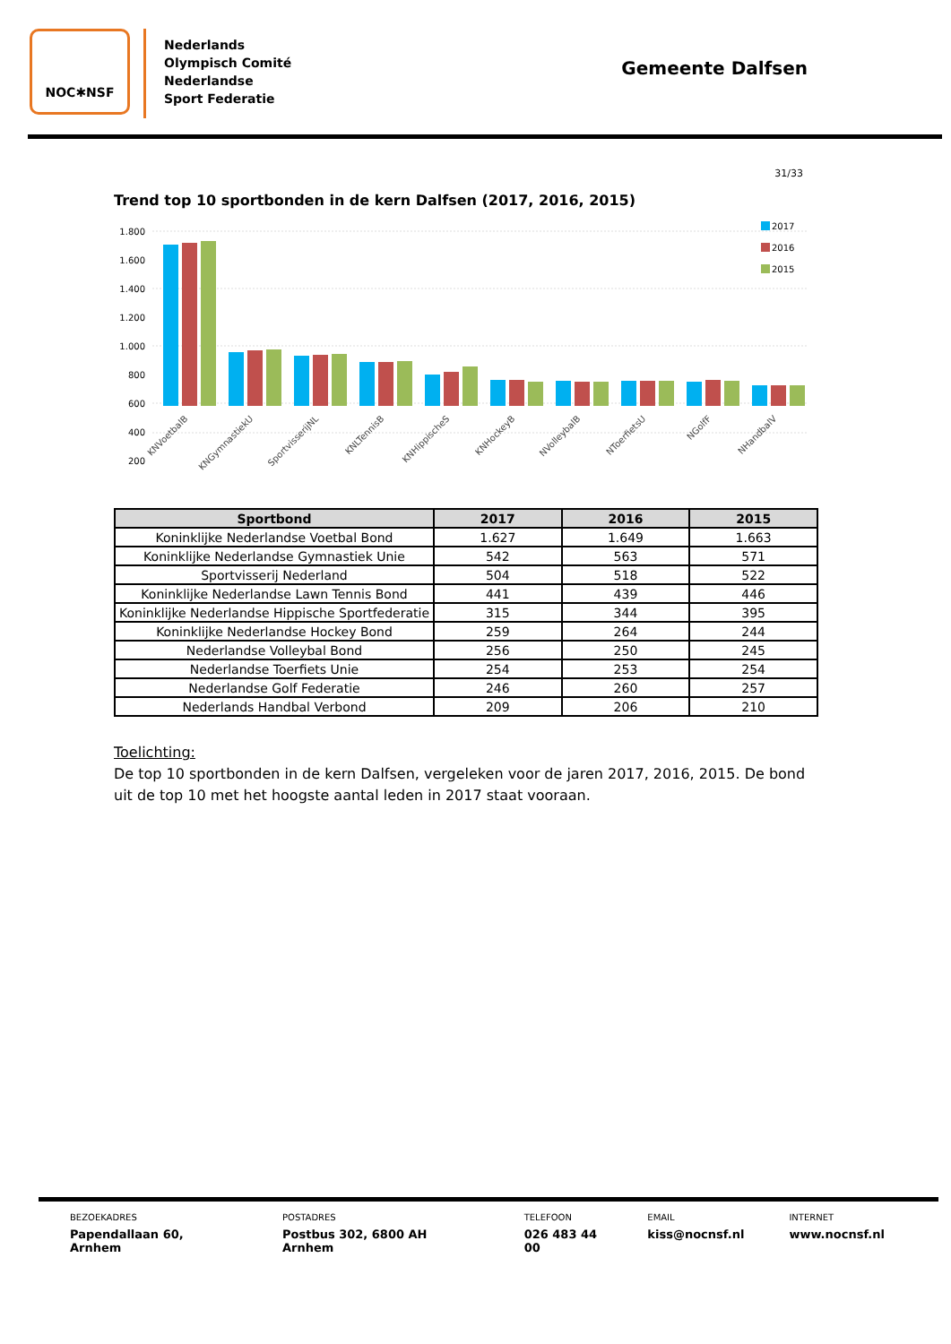NOC✱NSF
Nederlands
Olympisch Comité
Nederlandse
Sport Federatie
Gemeente Dalfsen
31/33
Trend top 10 sportbonden in de kern Dalfsen (2017, 2016, 2015)
1.800
1.600
1.400
1.200
1.000
800
600
400
200
2017
2016
2015
KNVoetbalB
KNGymnastiekU
SportvisserijNL
KNLTennisB
KNHippischeS
KNHockeyB
NVolleybalB
NToerfietsU
NGolfF
NHandbalV
| Sportbond | 2017 | 2016 | 2015 |
| --- | --- | --- | --- |
| Koninklijke Nederlandse Voetbal Bond | 1.627 | 1.649 | 1.663 |
| Koninklijke Nederlandse Gymnastiek Unie | 542 | 563 | 571 |
| Sportvisserij Nederland | 504 | 518 | 522 |
| Koninklijke Nederlandse Lawn Tennis Bond | 441 | 439 | 446 |
| Koninklijke Nederlandse Hippische Sportfederatie | 315 | 344 | 395 |
| Koninklijke Nederlandse Hockey Bond | 259 | 264 | 244 |
| Nederlandse Volleybal Bond | 256 | 250 | 245 |
| Nederlandse Toerfiets Unie | 254 | 253 | 254 |
| Nederlandse Golf Federatie | 246 | 260 | 257 |
| Nederlands Handbal Verbond | 209 | 206 | 210 |
Toelichting:
De top 10 sportbonden in de kern Dalfsen, vergeleken voor de jaren 2017, 2016, 2015. De bond uit de top 10 met het hoogste aantal leden in 2017 staat vooraan.
BEZOEKADRES
Papendallaan 60, Arnhem
POSTADRES
Postbus 302, 6800 AH Arnhem
TELEFOON
026 483 44 00
EMAIL
kiss@nocnsf.nl
INTERNET
www.nocnsf.nl